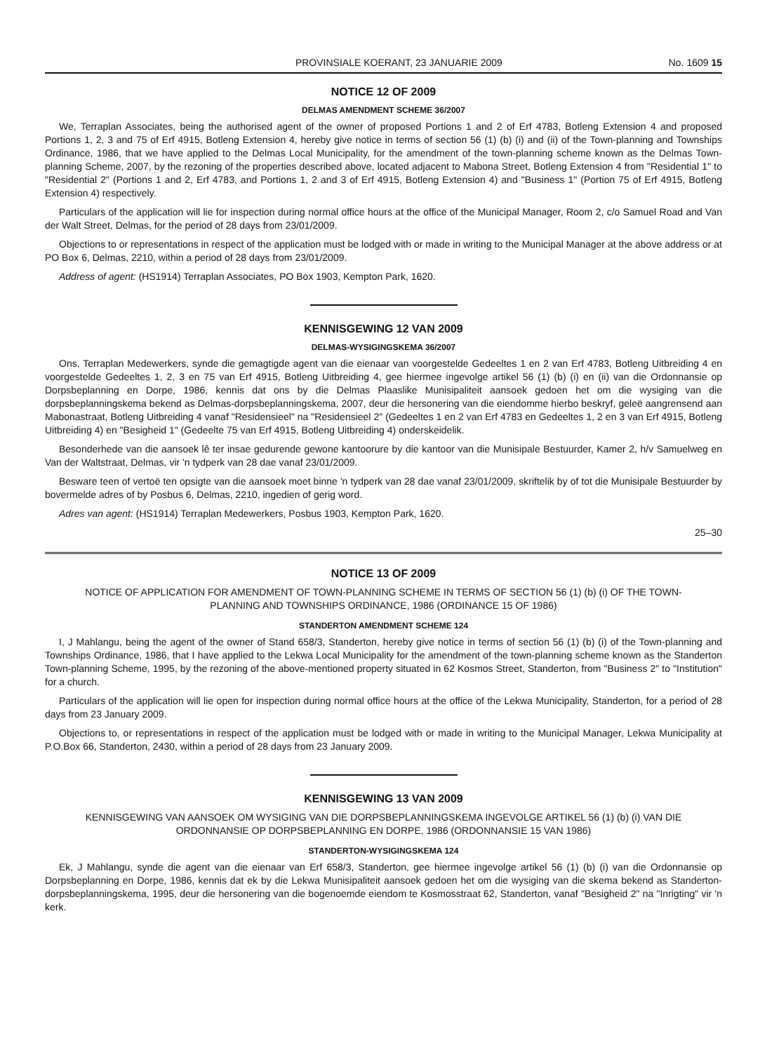PROVINSIALE KOERANT, 23 JANUARIE 2009 No. 1609 15
NOTICE 12 OF 2009
DELMAS AMENDMENT SCHEME 36/2007
We, Terraplan Associates, being the authorised agent of the owner of proposed Portions 1 and 2 of Erf 4783, Botleng Extension 4 and proposed Portions 1, 2, 3 and 75 of Erf 4915, Botleng Extension 4, hereby give notice in terms of section 56 (1) (b) (i) and (ii) of the Town-planning and Townships Ordinance, 1986, that we have applied to the Delmas Local Municipality, for the amendment of the town-planning scheme known as the Delmas Town-planning Scheme, 2007, by the rezoning of the properties described above, located adjacent to Mabona Street, Botleng Extension 4 from "Residential 1" to "Residential 2" (Portions 1 and 2, Erf 4783, and Portions 1, 2 and 3 of Erf 4915, Botleng Extension 4) and "Business 1" (Portion 75 of Erf 4915, Botleng Extension 4) respectively.
Particulars of the application will lie for inspection during normal office hours at the office of the Municipal Manager, Room 2, c/o Samuel Road and Van der Walt Street, Delmas, for the period of 28 days from 23/01/2009.
Objections to or representations in respect of the application must be lodged with or made in writing to the Municipal Manager at the above address or at PO Box 6, Delmas, 2210, within a period of 28 days from 23/01/2009.
Address of agent: (HS1914) Terraplan Associates, PO Box 1903, Kempton Park, 1620.
KENNISGEWING 12 VAN 2009
DELMAS-WYSIGINGSKEMA 36/2007
Ons, Terraplan Medewerkers, synde die gemagtigde agent van die eienaar van voorgestelde Gedeeltes 1 en 2 van Erf 4783, Botleng Uitbreiding 4 en voorgestelde Gedeeltes 1, 2, 3 en 75 van Erf 4915, Botleng Uitbreiding 4, gee hiermee ingevolge artikel 56 (1) (b) (i) en (ii) van die Ordonnansie op Dorpsbeplanning en Dorpe, 1986, kennis dat ons by die Delmas Plaaslike Munisipaliteit aansoek gedoen het om die wysiging van die dorpsbeplanningskema bekend as Delmas-dorpsbeplanningskema, 2007, deur die hersonering van die eiendomme hierbo beskryf, geleë aangrensend aan Mabonastraat, Botleng Uitbreiding 4 vanaf "Residensieel" na "Residensieel 2" (Gedeeltes 1 en 2 van Erf 4783 en Gedeeltes 1, 2 en 3 van Erf 4915, Botleng Uitbreiding 4) en "Besigheid 1" (Gedeelte 75 van Erf 4915, Botleng Uitbreiding 4) onderskeidelik.
Besonderhede van die aansoek lê ter insae gedurende gewone kantoorure by die kantoor van die Munisipale Bestuurder, Kamer 2, h/v Samuelweg en Van der Waltstraat, Delmas, vir 'n tydperk van 28 dae vanaf 23/01/2009.
Besware teen of vertoë ten opsigte van die aansoek moet binne 'n tydperk van 28 dae vanaf 23/01/2009, skriftelik by of tot die Munisipale Bestuurder by bovermelde adres of by Posbus 6, Delmas, 2210, ingedien of gerig word.
Adres van agent: (HS1914) Terraplan Medewerkers, Posbus 1903, Kempton Park, 1620.
25–30
NOTICE 13 OF 2009
NOTICE OF APPLICATION FOR AMENDMENT OF TOWN-PLANNING SCHEME IN TERMS OF SECTION 56 (1) (b) (i) OF THE TOWN-PLANNING AND TOWNSHIPS ORDINANCE, 1986 (ORDINANCE 15 OF 1986)
STANDERTON AMENDMENT SCHEME 124
I, J Mahlangu, being the agent of the owner of Stand 658/3, Standerton, hereby give notice in terms of section 56 (1) (b) (i) of the Town-planning and Townships Ordinance, 1986, that I have applied to the Lekwa Local Municipality for the amendment of the town-planning scheme known as the Standerton Town-planning Scheme, 1995, by the rezoning of the above-mentioned property situated in 62 Kosmos Street, Standerton, from "Business 2" to "Institution" for a church.
Particulars of the application will lie open for inspection during normal office hours at the office of the Lekwa Municipality, Standerton, for a period of 28 days from 23 January 2009.
Objections to, or representations in respect of the application must be lodged with or made in writing to the Municipal Manager, Lekwa Municipality at P.O.Box 66, Standerton, 2430, within a period of 28 days from 23 January 2009.
KENNISGEWING 13 VAN 2009
KENNISGEWING VAN AANSOEK OM WYSIGING VAN DIE DORPSBEPLANNINGSKEMA INGEVOLGE ARTIKEL 56 (1) (b) (i) VAN DIE ORDONNANSIE OP DORPSBEPLANNING EN DORPE, 1986 (ORDONNANSIE 15 VAN 1986)
STANDERTON-WYSIGINGSKEMA 124
Ek, J Mahlangu, synde die agent van die eienaar van Erf 658/3, Standerton, gee hiermee ingevolge artikel 56 (1) (b) (i) van die Ordonnansie op Dorpsbeplanning en Dorpe, 1986, kennis dat ek by die Lekwa Munisipaliteit aansoek gedoen het om die wysiging van die skema bekend as Standerton-dorpsbeplanningskema, 1995, deur die hersonering van die bogenoemde eiendom te Kosmosstraat 62, Standerton, vanaf "Besigheid 2" na "Inrigting" vir 'n kerk.